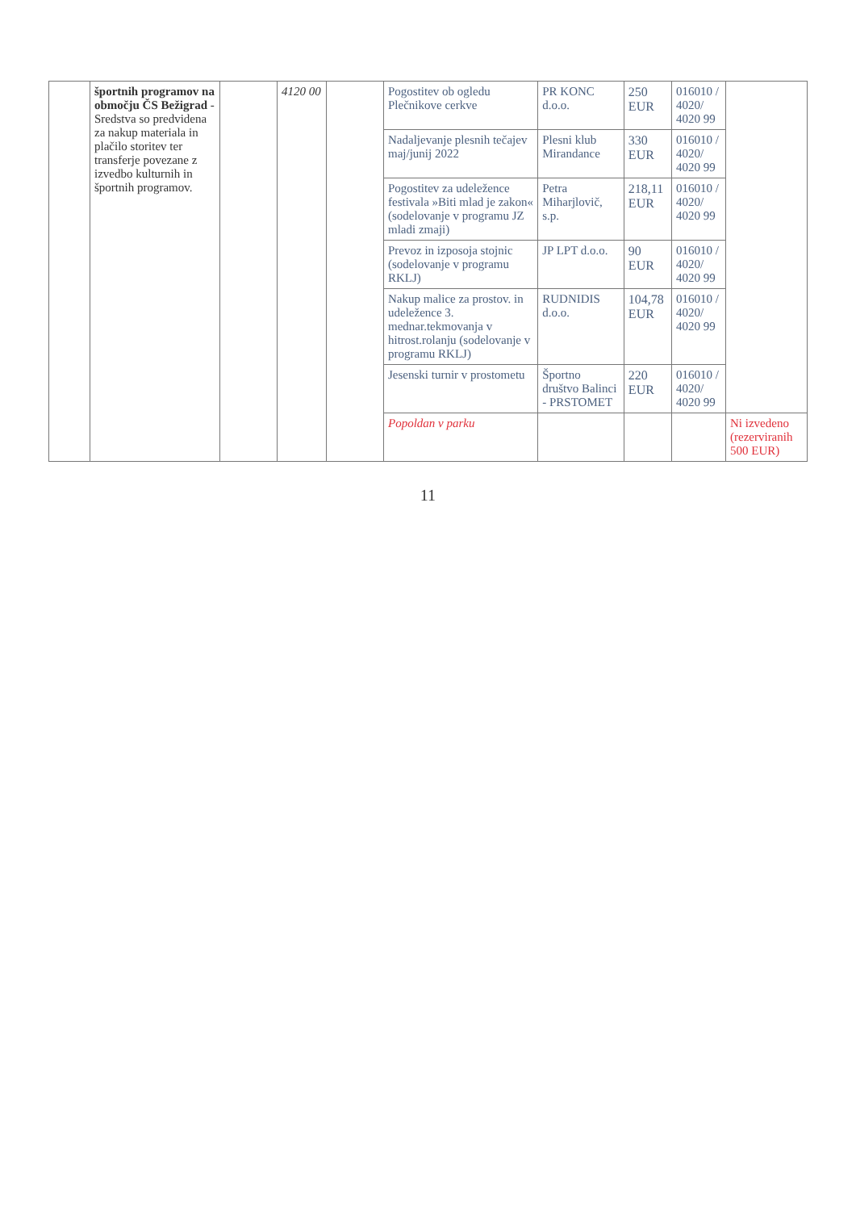| | športnih programov na območju ČS Bežigrad - Sredstva so predvidena za nakup materiala in plačilo storitev ter transferje povezane z izvedbo kulturnih in športnih programov. | | 4120 00 | | Pogostitev ob ogledu Plečnikove cerkve | PR KONC d.o.o. | 250 EUR | 016010 / 4020/ 4020 99 | |
| | | | | | Nadaljevanje plesnih tečajev maj/junij 2022 | Plesni klub Mirandance | 330 EUR | 016010 / 4020/ 4020 99 | |
| | | | | | Pogostitev za udeležence festivala »Biti mlad je zakon« (sodelovanje v programu JZ mladi zmaji) | Petra Miharjlovič, s.p. | 218,11 EUR | 016010 / 4020/ 4020 99 | |
| | | | | | Prevoz in izposoja stojnic (sodelovanje v programu RKLJ) | JP LPT d.o.o. | 90 EUR | 016010 / 4020/ 4020 99 | |
| | | | | | Nakup malice za prostov. in udeležence 3. mednar.tekmovanja v hitrost.rolanju (sodelovanje v programu RKLJ) | RUDNIDIS d.o.o. | 104,78 EUR | 016010 / 4020/ 4020 99 | |
| | | | | | Jesenski turnir v prostometu | Športno društvo Balinci - PRSTOMET | 220 EUR | 016010 / 4020/ 4020 99 | |
| | | | | | Popoldan v parku | | | | Ni izvedeno (rezerviranih 500 EUR) |
11